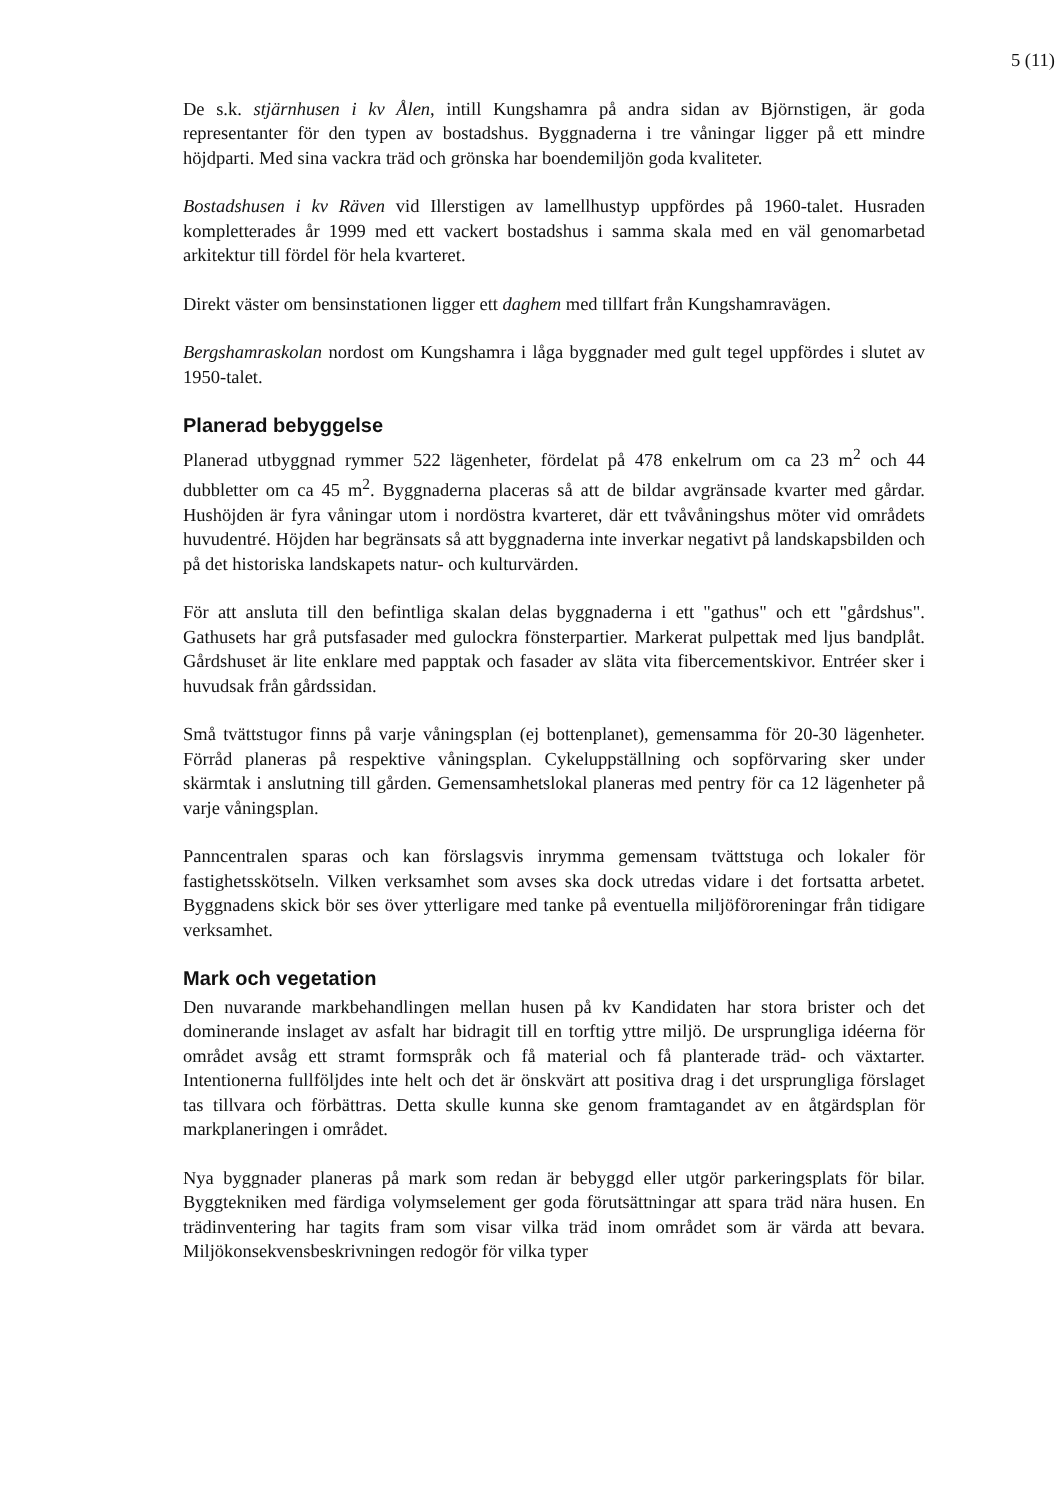5 (11)
De s.k. stjärnhusen i kv Ålen, intill Kungshamra på andra sidan av Björnstigen, är goda representanter för den typen av bostadshus. Byggnaderna i tre våningar ligger på ett mindre höjdparti. Med sina vackra träd och grönska har boendemiljön goda kvaliteter.
Bostadshusen i kv Räven vid Illerstigen av lamellhustyp uppfördes på 1960-talet. Husraden kompletterades år 1999 med ett vackert bostadshus i samma skala med en väl genomarbetad arkitektur till fördel för hela kvarteret.
Direkt väster om bensinstationen ligger ett daghem med tillfart från Kungshamravägen.
Bergshamraskolan nordost om Kungshamra i låga byggnader med gult tegel uppfördes i slutet av 1950-talet.
Planerad bebyggelse
Planerad utbyggnad rymmer 522 lägenheter, fördelat på 478 enkelrum om ca 23 m<sup>2</sup> och 44 dubbletter om ca 45 m<sup>2</sup>. Byggnaderna placeras så att de bildar avgränsade kvarter med gårdar. Hushöjden är fyra våningar utom i nordöstra kvarteret, där ett tvåvåningshus möter vid områdets huvudentré. Höjden har begränsats så att byggnaderna inte inverkar negativt på landskapsbilden och på det historiska landskapets natur- och kulturvärden.
För att ansluta till den befintliga skalan delas byggnaderna i ett "gathus" och ett "gårdshus". Gathusets har grå putsfasader med gulockra fönsterpartier. Markerat pulpettak med ljus bandplåt. Gårdshuset är lite enklare med papptak och fasader av släta vita fibercementskivor. Entréer sker i huvudsak från gårdssidan.
Små tvättstugor finns på varje våningsplan (ej bottenplanet), gemensamma för 20-30 lägenheter. Förråd planeras på respektive våningsplan. Cykeluppställning och sopförvaring sker under skärmtak i anslutning till gården. Gemensamhetslokal planeras med pentry för ca 12 lägenheter på varje våningsplan.
Panncentralen sparas och kan förslagsvis inrymma gemensam tvättstuga och lokaler för fastighetsskötseln. Vilken verksamhet som avses ska dock utredas vidare i det fortsatta arbetet. Byggnadens skick bör ses över ytterligare med tanke på eventuella miljöföroreningar från tidigare verksamhet.
Mark och vegetation
Den nuvarande markbehandlingen mellan husen på kv Kandidaten har stora brister och det dominerande inslaget av asfalt har bidragit till en torftig yttre miljö. De ursprungliga idéerna för området avsåg ett stramt formspråk och få material och få planterade träd- och växtarter. Intentionerna fullföljdes inte helt och det är önskvärt att positiva drag i det ursprungliga förslaget tas tillvara och förbättras. Detta skulle kunna ske genom framtagandet av en åtgärdsplan för markplaneringen i området.
Nya byggnader planeras på mark som redan är bebyggd eller utgör parkeringsplats för bilar. Byggtekniken med färdiga volymselement ger goda förutsättningar att spara träd nära husen. En trädinventering har tagits fram som visar vilka träd inom området som är värda att bevara. Miljökonsekvensbeskrivningen redogör för vilka typer